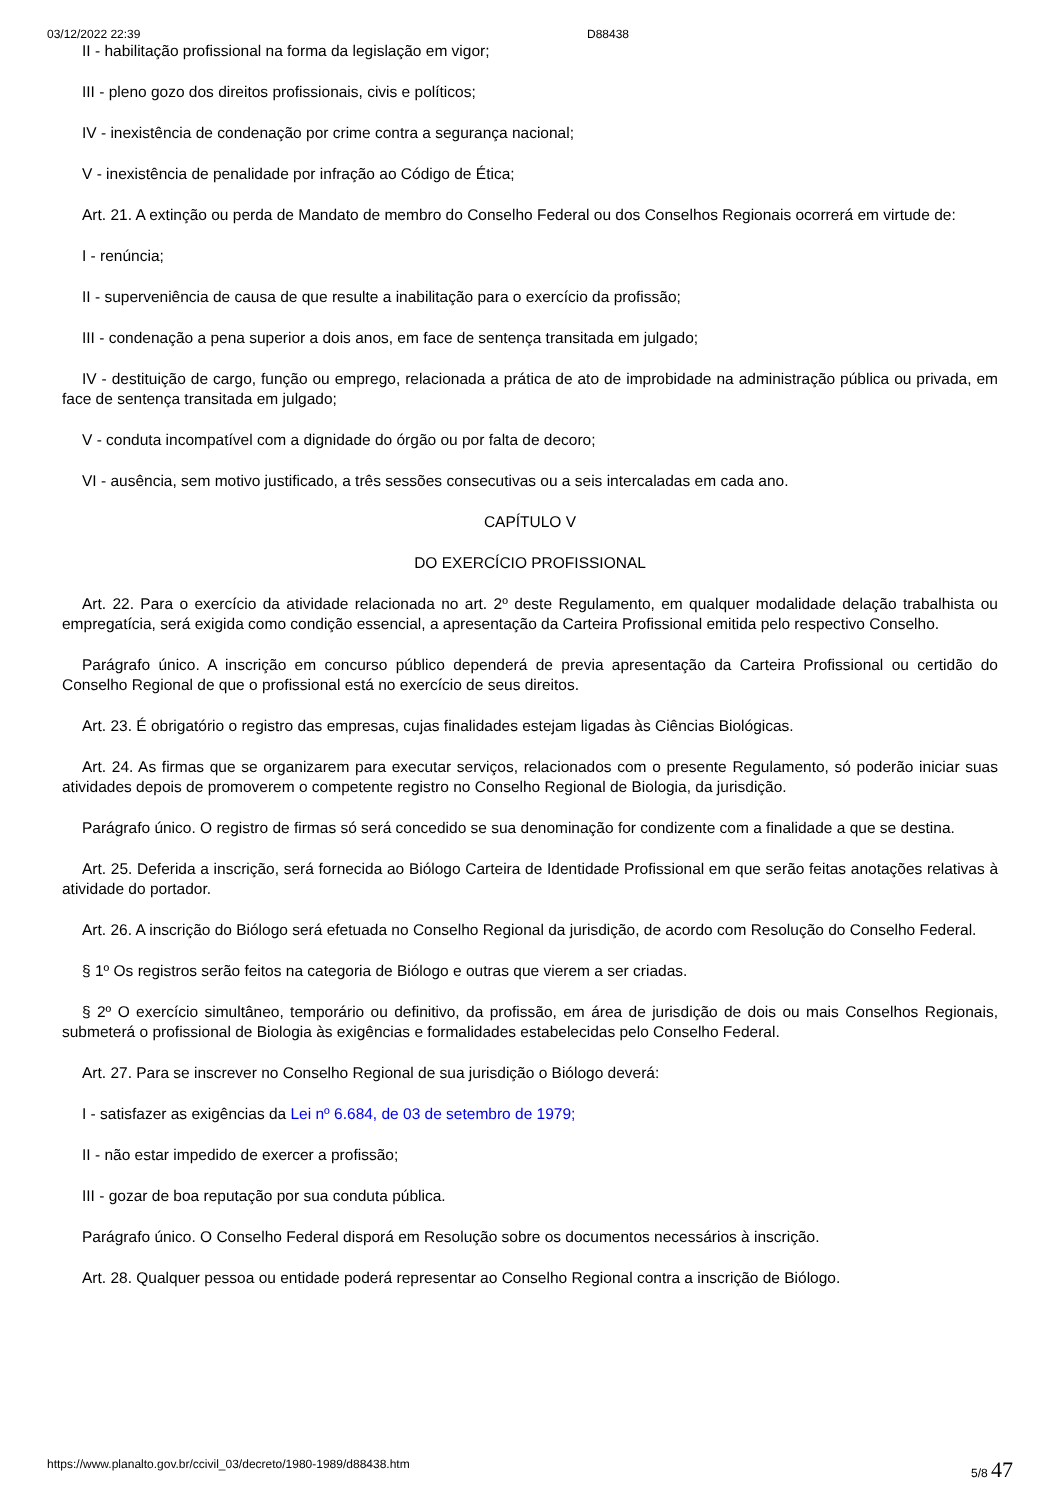03/12/2022 22:39 D88438
II - habilitação profissional na forma da legislação em vigor;
III - pleno gozo dos direitos profissionais, civis e políticos;
IV - inexistência de condenação por crime contra a segurança nacional;
V - inexistência de penalidade por infração ao Código de Ética;
Art. 21. A extinção ou perda de Mandato de membro do Conselho Federal ou dos Conselhos Regionais ocorrerá em virtude de:
I - renúncia;
II - superveniência de causa de que resulte a inabilitação para o exercício da profissão;
III - condenação a pena superior a dois anos, em face de sentença transitada em julgado;
IV - destituição de cargo, função ou emprego, relacionada a prática de ato de improbidade na administração pública ou privada, em face de sentença transitada em julgado;
V - conduta incompatível com a dignidade do órgão ou por falta de decoro;
VI - ausência, sem motivo justificado, a três sessões consecutivas ou a seis intercaladas em cada ano.
CAPÍTULO V
DO EXERCÍCIO PROFISSIONAL
Art. 22. Para o exercício da atividade relacionada no art. 2º deste Regulamento, em qualquer modalidade delação trabalhista ou empregatícia, será exigida como condição essencial, a apresentação da Carteira Profissional emitida pelo respectivo Conselho.
Parágrafo único. A inscrição em concurso público dependerá de previa apresentação da Carteira Profissional ou certidão do Conselho Regional de que o profissional está no exercício de seus direitos.
Art. 23. É obrigatório o registro das empresas, cujas finalidades estejam ligadas às Ciências Biológicas.
Art. 24. As firmas que se organizarem para executar serviços, relacionados com o presente Regulamento, só poderão iniciar suas atividades depois de promoverem o competente registro no Conselho Regional de Biologia, da jurisdição.
Parágrafo único. O registro de firmas só será concedido se sua denominação for condizente com a finalidade a que se destina.
Art. 25. Deferida a inscrição, será fornecida ao Biólogo Carteira de Identidade Profissional em que serão feitas anotações relativas à atividade do portador.
Art. 26. A inscrição do Biólogo será efetuada no Conselho Regional da jurisdição, de acordo com Resolução do Conselho Federal.
§ 1º Os registros serão feitos na categoria de Biólogo e outras que vierem a ser criadas.
§ 2º O exercício simultâneo, temporário ou definitivo, da profissão, em área de jurisdição de dois ou mais Conselhos Regionais, submeterá o profissional de Biologia às exigências e formalidades estabelecidas pelo Conselho Federal.
Art. 27. Para se inscrever no Conselho Regional de sua jurisdição o Biólogo deverá:
I - satisfazer as exigências da Lei nº 6.684, de 03 de setembro de 1979;
II - não estar impedido de exercer a profissão;
III - gozar de boa reputação por sua conduta pública.
Parágrafo único. O Conselho Federal disporá em Resolução sobre os documentos necessários à inscrição.
Art. 28. Qualquer pessoa ou entidade poderá representar ao Conselho Regional contra a inscrição de Biólogo.
https://www.planalto.gov.br/ccivil_03/decreto/1980-1989/d88438.htm 5/8 47